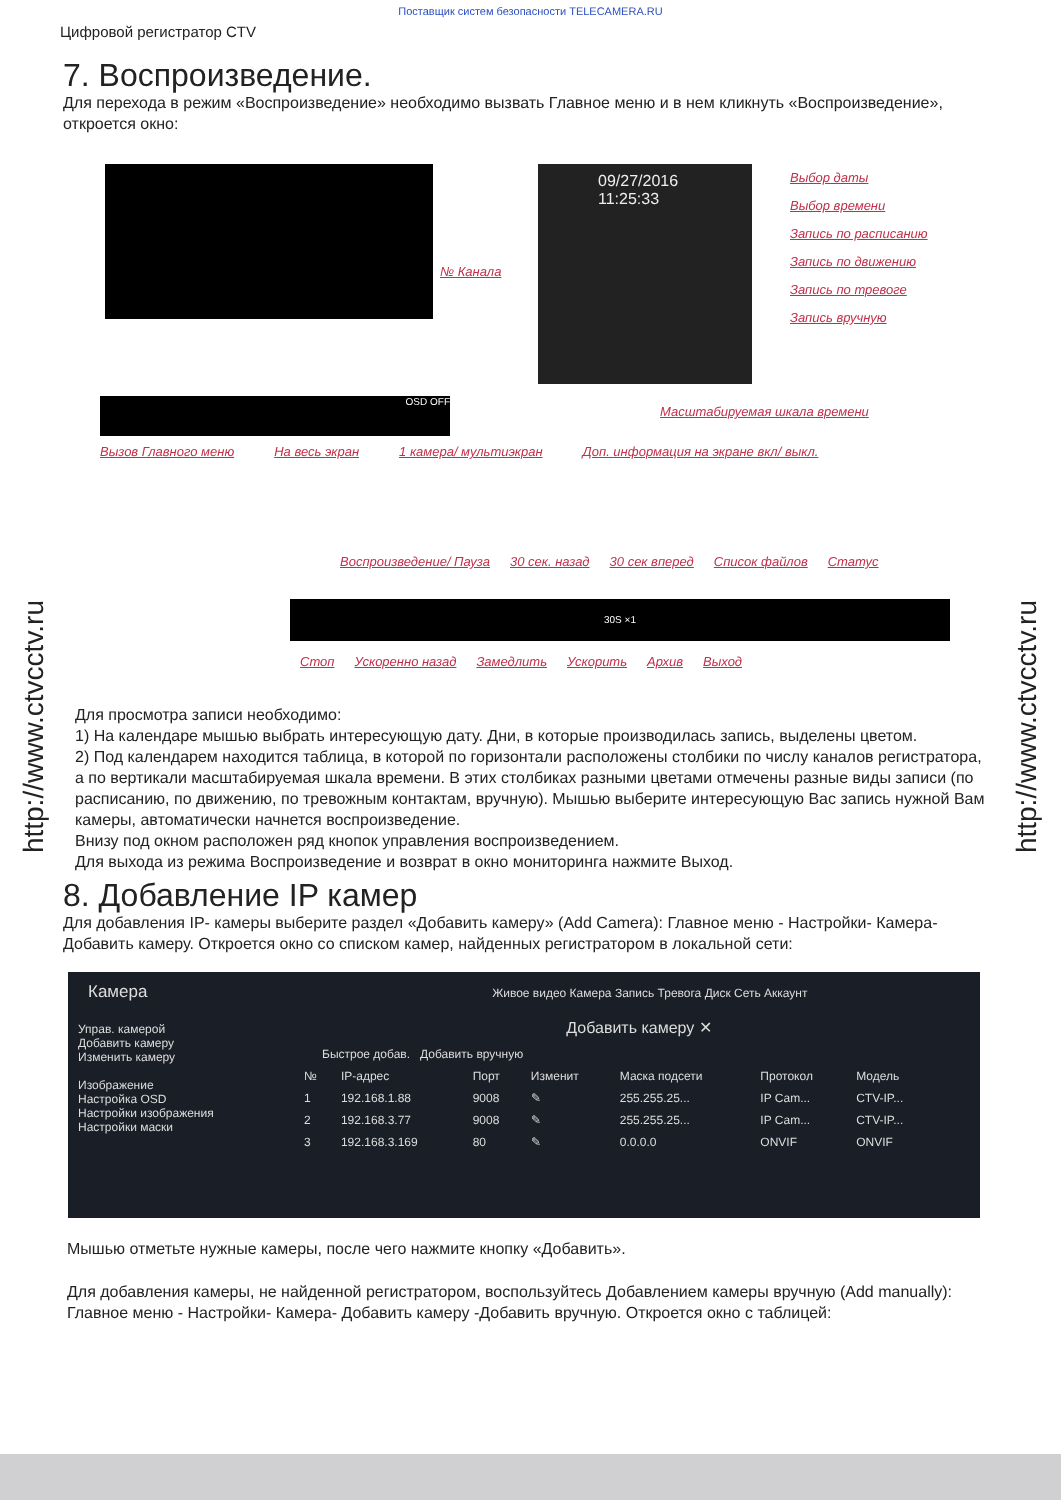Поставщик систем безопасности TELECAMERA.RU
Цифровой регистратор CTV
7. Воспроизведение.
Для перехода в режим «Воспроизведение» необходимо вызвать Главное меню и в нем кликнуть «Воспроизведение», откроется окно:
09/27/2016
11:25:33
OSD OFF
30S ×1
Выбор даты
Выбор времени
Запись по расписанию
Запись по движению
Запись по тревоге
Запись вручную
№ Канала
Масштабируемая шкала времени
Вызов Главного меню На весь экран 1 камера/ мультиэкран Доп. информация на экране вкл/ выкл.
Воспроизведение/ Пауза 30 сек. назад 30 сек вперед Список файлов Статус
Стоп Ускоренно назад Замедлить Ускорить Архив Выход
Для просмотра записи необходимо:
1) На календаре мышью выбрать интересующую дату. Дни, в которые производилась запись, выделены цветом.
2) Под календарем находится таблица, в которой по горизонтали расположены столбики по числу каналов регистратора, а по вертикали масштабируемая шкала времени. В этих столбиках разными цветами отмечены разные виды записи (по расписанию, по движению, по тревожным контактам, вручную). Мышью выберите интересующую Вас запись нужной Вам камеры, автоматически начнется воспроизведение.
Внизу под окном расположен ряд кнопок управления воспроизведением.
Для выхода из режима Воспроизведение и возврат в окно мониторинга нажмите Выход.
8. Добавление IP камер
Для добавления IP- камеры выберите раздел «Добавить камеру» (Add Camera): Главное меню - Настройки- Камера- Добавить камеру. Откроется окно со списком камер, найденных регистратором в локальной сети:
Камера Живое видео Камера Запись Тревога Диск Сеть Аккаунт
Управ. камерой
Добавить камеру
Изменить камеру
Изображение
Настройка OSD
Настройки изображения
Настройки маски
Добавить камеру ✕
Быстрое добав. Добавить вручную
| № | IP-адрес | Порт | Изменит | Маска подсети | Протокол | Модель |
| --- | --- | --- | --- | --- | --- | --- |
| 1 | 192.168.1.88 | 9008 | ✎ | 255.255.25... | IP Cam... | CTV-IP... |
| 2 | 192.168.3.77 | 9008 | ✎ | 255.255.25... | IP Cam... | CTV-IP... |
| 3 | 192.168.3.169 | 80 | ✎ | 0.0.0.0 | ONVIF | ONVIF |
Мышью отметьте нужные камеры, после чего нажмите кнопку «Добавить».
Для добавления камеры, не найденной регистратором, воспользуйтесь Добавлением камеры вручную (Add manually): Главное меню - Настройки- Камера- Добавить камеру -Добавить вручную. Откроется окно с таблицей:
http://www.ctvcctv.ru
http://www.ctvcctv.ru